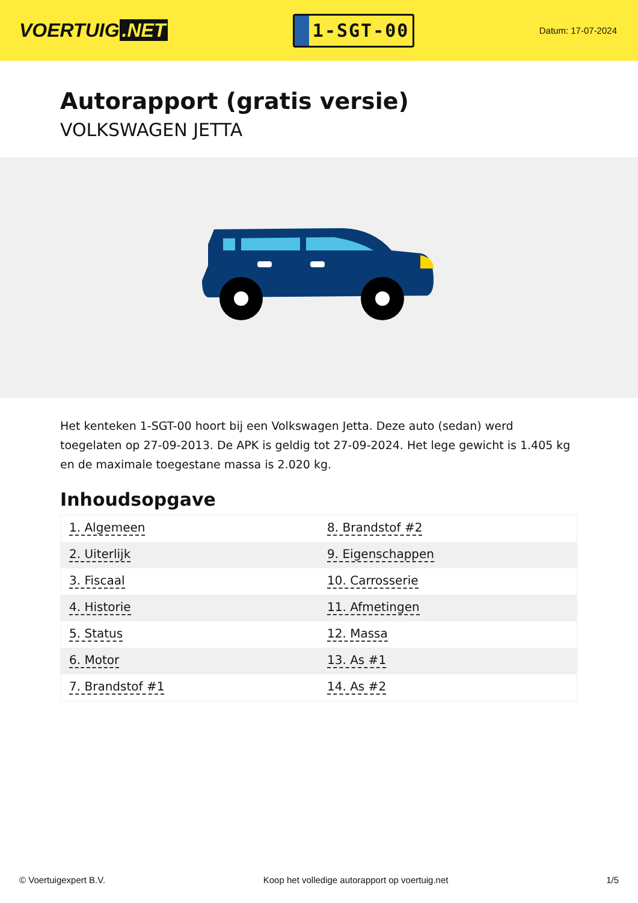VOERTUIG.NET
1-SGT-00
Datum: 17-07-2024
Autorapport (gratis versie)
VOLKSWAGEN JETTA
Het kenteken 1-SGT-00 hoort bij een Volkswagen Jetta. Deze auto (sedan) werd toegelaten op 27-09-2013. De APK is geldig tot 27-09-2024. Het lege gewicht is 1.405 kg en de maximale toegestane massa is 2.020 kg.
Inhoudsopgave
| 1. Algemeen | 8. Brandstof #2 |
| 2. Uiterlijk | 9. Eigenschappen |
| 3. Fiscaal | 10. Carrosserie |
| 4. Historie | 11. Afmetingen |
| 5. Status | 12. Massa |
| 6. Motor | 13. As #1 |
| 7. Brandstof #1 | 14. As #2 |
© Voertuigexpert B.V. Koop het volledige autorapport op voertuig.net 1/5